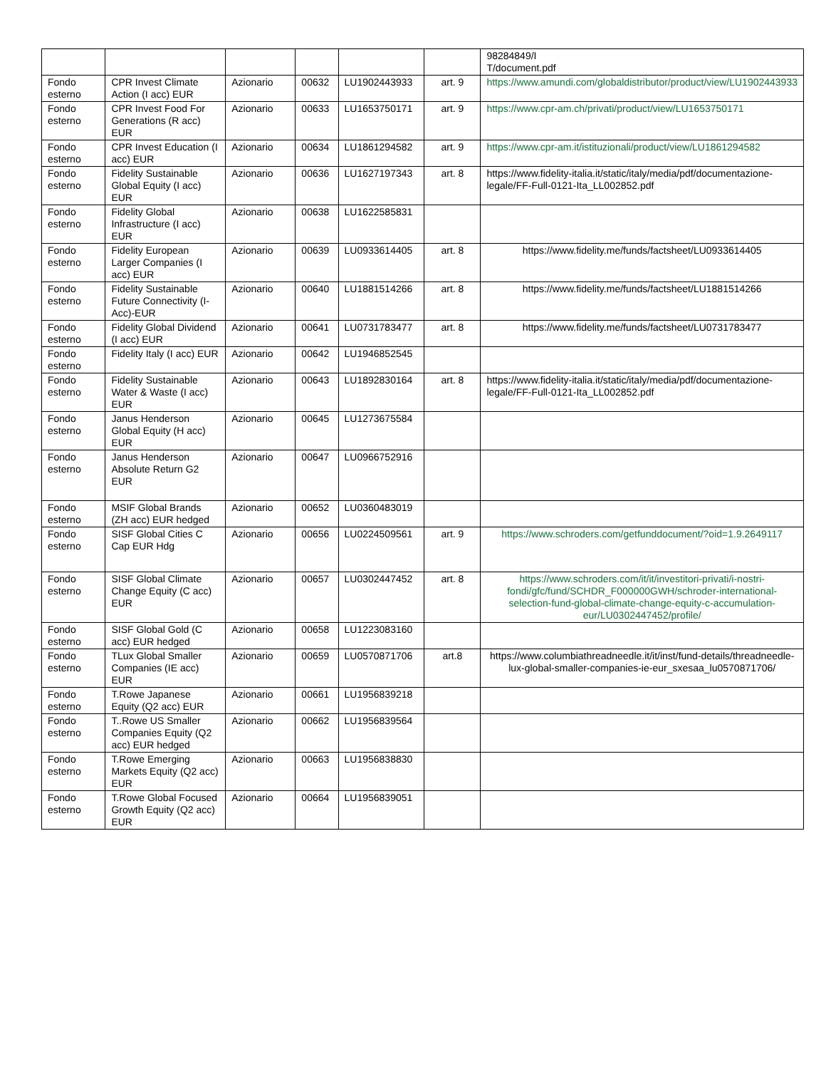| | | | | | | 98284849/I T/document.pdf |
| Fondo esterno | CPR Invest Climate Action (I acc) EUR | Azionario | 00632 | LU1902443933 | art. 9 | https://www.amundi.com/globaldistributor/product/view/LU1902443933 |
| Fondo esterno | CPR Invest Food For Generations (R acc) EUR | Azionario | 00633 | LU1653750171 | art. 9 | https://www.cpr-am.ch/privati/product/view/LU1653750171 |
| Fondo esterno | CPR Invest Education (I acc) EUR | Azionario | 00634 | LU1861294582 | art. 9 | https://www.cpr-am.it/istituzionali/product/view/LU1861294582 |
| Fondo esterno | Fidelity Sustainable Global Equity (I acc) EUR | Azionario | 00636 | LU1627197343 | art. 8 | https://www.fidelity-italia.it/static/italy/media/pdf/documentazione-legale/FF-Full-0121-Ita_LL002852.pdf |
| Fondo esterno | Fidelity Global Infrastructure (I acc) EUR | Azionario | 00638 | LU1622585831 | | |
| Fondo esterno | Fidelity European Larger Companies (I acc) EUR | Azionario | 00639 | LU0933614405 | art. 8 | https://www.fidelity.me/funds/factsheet/LU0933614405 |
| Fondo esterno | Fidelity Sustainable Future Connectivity (I-Acc)-EUR | Azionario | 00640 | LU1881514266 | art. 8 | https://www.fidelity.me/funds/factsheet/LU1881514266 |
| Fondo esterno | Fidelity Global Dividend (I acc) EUR | Azionario | 00641 | LU0731783477 | art. 8 | https://www.fidelity.me/funds/factsheet/LU0731783477 |
| Fondo esterno | Fidelity Italy (I acc) EUR | Azionario | 00642 | LU1946852545 | | |
| Fondo esterno | Fidelity Sustainable Water & Waste (I acc) EUR | Azionario | 00643 | LU1892830164 | art. 8 | https://www.fidelity-italia.it/static/italy/media/pdf/documentazione-legale/FF-Full-0121-Ita_LL002852.pdf |
| Fondo esterno | Janus Henderson Global Equity (H acc) EUR | Azionario | 00645 | LU1273675584 | | |
| Fondo esterno | Janus Henderson Absolute Return G2 EUR | Azionario | 00647 | LU0966752916 | | |
| Fondo esterno | MSIF Global Brands (ZH acc) EUR hedged | Azionario | 00652 | LU0360483019 | | |
| Fondo esterno | SISF Global Cities C Cap EUR Hdg | Azionario | 00656 | LU0224509561 | art. 9 | https://www.schroders.com/getfunddocument/?oid=1.9.2649117 |
| Fondo esterno | SISF Global Climate Change Equity (C acc) EUR | Azionario | 00657 | LU0302447452 | art. 8 | https://www.schroders.com/it/it/investitori-privati/i-nostri-fondi/gfc/fund/SCHDR_F000000GWH/schroder-international-selection-fund-global-climate-change-equity-c-accumulation-eur/LU0302447452/profile/ |
| Fondo esterno | SISF Global Gold (C acc) EUR hedged | Azionario | 00658 | LU1223083160 | | |
| Fondo esterno | TLux Global Smaller Companies (IE acc) EUR | Azionario | 00659 | LU0570871706 | art.8 | https://www.columbiathreadneedle.it/it/inst/fund-details/threadneedle-lux-global-smaller-companies-ie-eur_sxesaa_lu0570871706/ |
| Fondo esterno | T.Rowe Japanese Equity (Q2 acc) EUR | Azionario | 00661 | LU1956839218 | | |
| Fondo esterno | T..Rowe US Smaller Companies Equity (Q2 acc) EUR hedged | Azionario | 00662 | LU1956839564 | | |
| Fondo esterno | T.Rowe Emerging Markets Equity (Q2 acc) EUR | Azionario | 00663 | LU1956838830 | | |
| Fondo esterno | T.Rowe Global Focused Growth Equity (Q2 acc) EUR | Azionario | 00664 | LU1956839051 | | |